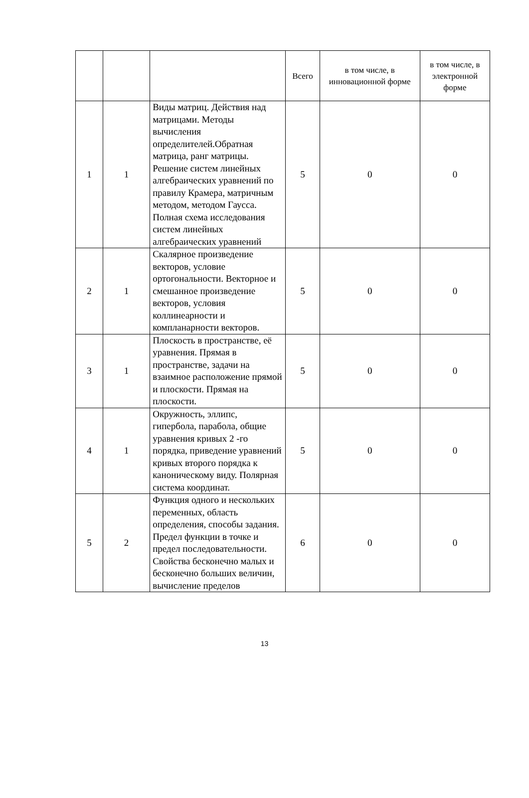| | | | Всего | в том числе, в инновационной форме | в том числе, в электронной форме |
| 1 | 1 | Виды матриц. Действия над матрицами. Методы вычисления определителей.Обратная матрица, ранг матрицы. Решение систем линейных алгебраических уравнений по правилу Крамера, матричным методом, методом Гаусса. Полная схема исследования систем линейных алгебраических уравнений | 5 | 0 | 0 |
| 2 | 1 | Скалярное произведение векторов, условие ортогональности. Векторное и смешанное произведение векторов, условия коллинеарности и компланарности векторов. | 5 | 0 | 0 |
| 3 | 1 | Плоскость в пространстве, её уравнения. Прямая в пространстве, задачи на взаимное расположение прямой и плоскости. Прямая на плоскости. | 5 | 0 | 0 |
| 4 | 1 | Окружность, эллипс, гипербола, парабола, общие уравнения кривых 2 -го порядка, приведение уравнений кривых второго порядка к каноническому виду. Полярная система координат. | 5 | 0 | 0 |
| 5 | 2 | Функция одного и нескольких переменных, область определения, способы задания. Предел функции в точке и предел последовательности. Свойства бесконечно малых и бесконечно больших величин, вычисление пределов | 6 | 0 | 0 |
13